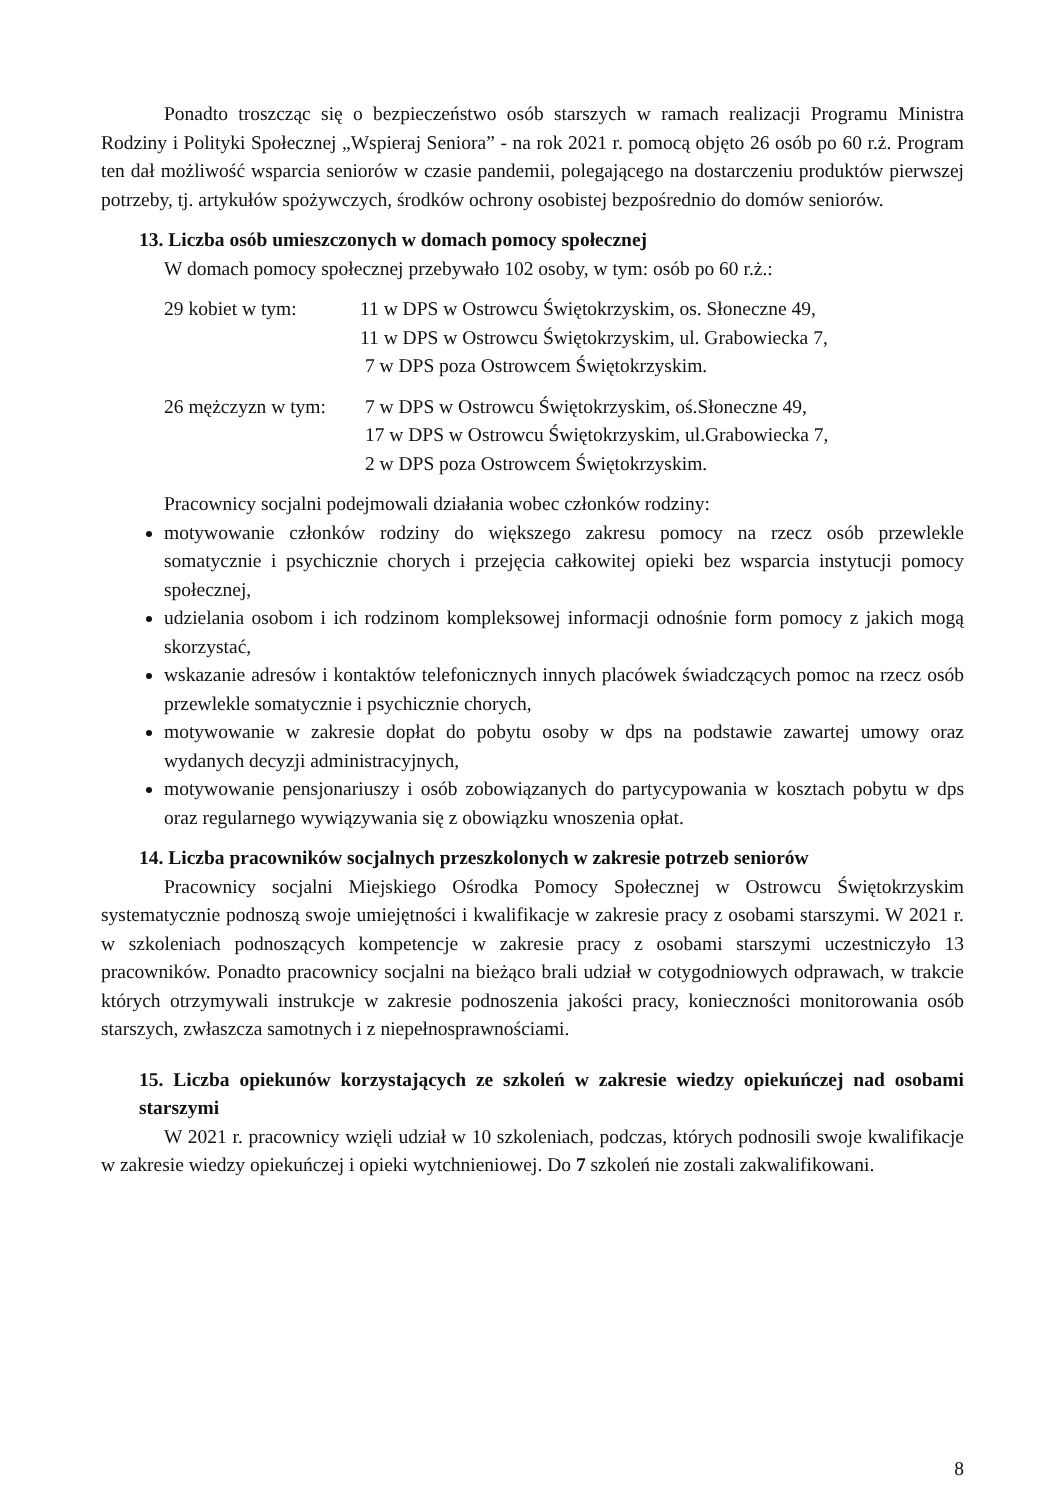Ponadto troszcząc się o bezpieczeństwo osób starszych w ramach realizacji Programu Ministra Rodziny i Polityki Społecznej „Wspieraj Seniora” - na rok 2021 r. pomocą objęto 26 osób po 60 r.ż. Program ten dał możliwość wsparcia seniorów w czasie pandemii, polegającego na dostarczeniu produktów pierwszej potrzeby, tj. artykułów spożywczych, środków ochrony osobistej bezpośrednio do domów seniorów.
13. Liczba osób umieszczonych w domach pomocy społecznej
W domach pomocy społecznej przebywało 102 osoby, w tym: osób po 60 r.ż.:
29 kobiet w tym: 11 w DPS w Ostrowcu Świętokrzyskim, os. Słoneczne 49,
11 w DPS w Ostrowcu Świętokrzyskim, ul. Grabowiecka 7,
7 w DPS poza Ostrowcem Świętokrzyskim.
26 mężczyzn w tym:
7 w DPS w Ostrowcu Świętokrzyskim, oś.Słoneczne 49,
17 w DPS w Ostrowcu Świętokrzyskim, ul.Grabowiecka 7,
2 w DPS poza Ostrowcem Świętokrzyskim.
Pracownicy socjalni podejmowali działania wobec członków rodziny:
motywowanie członków rodziny do większego zakresu pomocy na rzecz osób przewlekle somatycznie i psychicznie chorych i przejęcia całkowitej opieki bez wsparcia instytucji pomocy społecznej,
udzielania osobom i ich rodzinom kompleksowej informacji odnośnie form pomocy z jakich mogą skorzystać,
wskazanie adresów i kontaktów telefonicznych innych placówek świadczących pomoc na rzecz osób przewlekle somatycznie i psychicznie chorych,
motywowanie w zakresie dopłat do pobytu osoby w dps na podstawie zawartej umowy oraz wydanych decyzji administracyjnych,
motywowanie pensjonariuszy i osób zobowiązanych do partycypowania w kosztach pobytu w dps oraz regularnego wywiązywania się z obowiązku wnoszenia opłat.
14. Liczba pracowników socjalnych przeszkolonych w zakresie potrzeb seniorów
Pracownicy socjalni Miejskiego Ośrodka Pomocy Społecznej w Ostrowcu Świętokrzyskim systematycznie podnoszą swoje umiejętności i kwalifikacje w zakresie pracy z osobami starszymi. W 2021 r. w szkoleniach podnoszących kompetencje w zakresie pracy z osobami starszymi uczestniczyło 13 pracowników. Ponadto pracownicy socjalni na bieżąco brali udział w cotygodniowych odprawach, w trakcie których otrzymywali instrukcje w zakresie podnoszenia jakości pracy, konieczności monitorowania osób starszych, zwłaszcza samotnych i z niepełnosprawnościami.
15. Liczba opiekunów korzystających ze szkoleń w zakresie wiedzy opiekuńczej nad osobami starszymi
W 2021 r. pracownicy wzięli udział w 10 szkoleniach, podczas, których podnosili swoje kwalifikacje w zakresie wiedzy opiekuńczej i opieki wytchnieniowej. Do 7 szkoleń nie zostali zakwalifikowani.
8